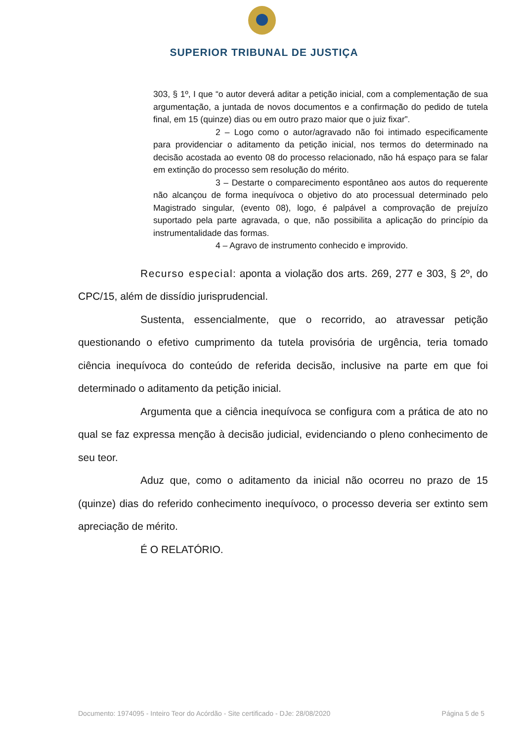SUPERIOR TRIBUNAL DE JUSTIÇA
303, § 1º, I que “o autor deverá aditar a petição inicial, com a complementação de sua argumentação, a juntada de novos documentos e a confirmação do pedido de tutela final, em 15 (quinze) dias ou em outro prazo maior que o juiz fixar”.
2 – Logo como o autor/agravado não foi intimado especificamente para providenciar o aditamento da petição inicial, nos termos do determinado na decisão acostada ao evento 08 do processo relacionado, não há espaço para se falar em extinção do processo sem resolução do mérito.
3 – Destarte o comparecimento espontâneo aos autos do requerente não alcançou de forma inequívoca o objetivo do ato processual determinado pelo Magistrado singular, (evento 08), logo, é palpável a comprovação de prejuízo suportado pela parte agravada, o que, não possibilita a aplicação do princípio da instrumentalidade das formas.
4 – Agravo de instrumento conhecido e improvido.
Recurso especial: aponta a violação dos arts. 269, 277 e 303, § 2º, do CPC/15, além de dissídio jurisprudencial.
Sustenta, essencialmente, que o recorrido, ao atravessar petição questionando o efetivo cumprimento da tutela provisória de urgência, teria tomado ciência inequívoca do conteúdo de referida decisão, inclusive na parte em que foi determinado o aditamento da petição inicial.
Argumenta que a ciência inequívoca se configura com a prática de ato no qual se faz expressa menção à decisão judicial, evidenciando o pleno conhecimento de seu teor.
Aduz que, como o aditamento da inicial não ocorreu no prazo de 15 (quinze) dias do referido conhecimento inequívoco, o processo deveria ser extinto sem apreciação de mérito.
É O RELATÓRIO.
Documento: 1974095 - Inteiro Teor do Acórdão - Site certificado - DJe: 28/08/2020 Página 5 de 5